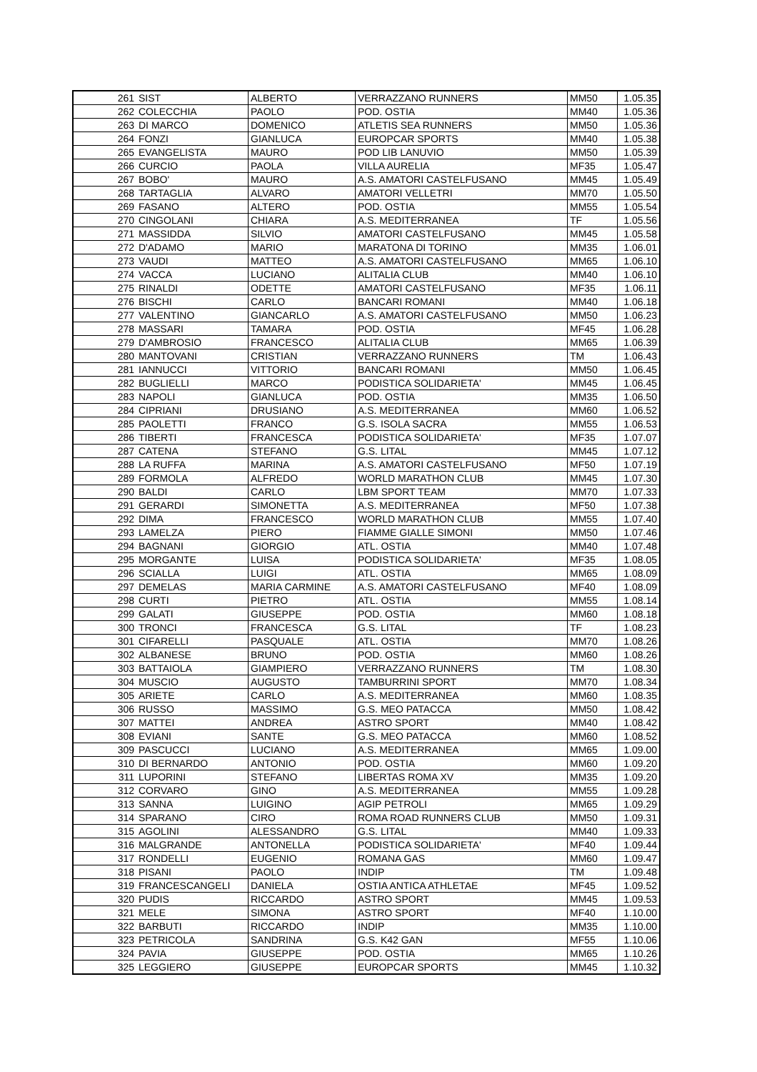| 261 | SIST | ALBERTO | VERRAZZANO RUNNERS | MM50 | 1.05.35 |
| 262 | COLECCHIA | PAOLO | POD. OSTIA | MM40 | 1.05.36 |
| 263 | DI MARCO | DOMENICO | ATLETIS SEA RUNNERS | MM50 | 1.05.36 |
| 264 | FONZI | GIANLUCA | EUROPCAR SPORTS | MM40 | 1.05.38 |
| 265 | EVANGELISTA | MAURO | POD LIB LANUVIO | MM50 | 1.05.39 |
| 266 | CURCIO | PAOLA | VILLA AURELIA | MF35 | 1.05.47 |
| 267 | BOBO' | MAURO | A.S. AMATORI CASTELFUSANO | MM45 | 1.05.49 |
| 268 | TARTAGLIA | ALVARO | AMATORI VELLETRI | MM70 | 1.05.50 |
| 269 | FASANO | ALTERO | POD. OSTIA | MM55 | 1.05.54 |
| 270 | CINGOLANI | CHIARA | A.S. MEDITERRANEA | TF | 1.05.56 |
| 271 | MASSIDDA | SILVIO | AMATORI CASTELFUSANO | MM45 | 1.05.58 |
| 272 | D'ADAMO | MARIO | MARATONA DI TORINO | MM35 | 1.06.01 |
| 273 | VAUDI | MATTEO | A.S. AMATORI CASTELFUSANO | MM65 | 1.06.10 |
| 274 | VACCA | LUCIANO | ALITALIA CLUB | MM40 | 1.06.10 |
| 275 | RINALDI | ODETTE | AMATORI CASTELFUSANO | MF35 | 1.06.11 |
| 276 | BISCHI | CARLO | BANCARI ROMANI | MM40 | 1.06.18 |
| 277 | VALENTINO | GIANCARLO | A.S. AMATORI CASTELFUSANO | MM50 | 1.06.23 |
| 278 | MASSARI | TAMARA | POD. OSTIA | MF45 | 1.06.28 |
| 279 | D'AMBROSIO | FRANCESCO | ALITALIA CLUB | MM65 | 1.06.39 |
| 280 | MANTOVANI | CRISTIAN | VERRAZZANO RUNNERS | TM | 1.06.43 |
| 281 | IANNUCCI | VITTORIO | BANCARI ROMANI | MM50 | 1.06.45 |
| 282 | BUGLIELLI | MARCO | PODISTICA SOLIDARIETA' | MM45 | 1.06.45 |
| 283 | NAPOLI | GIANLUCA | POD. OSTIA | MM35 | 1.06.50 |
| 284 | CIPRIANI | DRUSIANO | A.S. MEDITERRANEA | MM60 | 1.06.52 |
| 285 | PAOLETTI | FRANCO | G.S. ISOLA SACRA | MM55 | 1.06.53 |
| 286 | TIBERTI | FRANCESCA | PODISTICA SOLIDARIETA' | MF35 | 1.07.07 |
| 287 | CATENA | STEFANO | G.S. LITAL | MM45 | 1.07.12 |
| 288 | LA RUFFA | MARINA | A.S. AMATORI CASTELFUSANO | MF50 | 1.07.19 |
| 289 | FORMOLA | ALFREDO | WORLD MARATHON CLUB | MM45 | 1.07.30 |
| 290 | BALDI | CARLO | LBM SPORT TEAM | MM70 | 1.07.33 |
| 291 | GERARDI | SIMONETTA | A.S. MEDITERRANEA | MF50 | 1.07.38 |
| 292 | DIMA | FRANCESCO | WORLD MARATHON CLUB | MM55 | 1.07.40 |
| 293 | LAMELZA | PIERO | FIAMME GIALLE SIMONI | MM50 | 1.07.46 |
| 294 | BAGNANI | GIORGIO | ATL. OSTIA | MM40 | 1.07.48 |
| 295 | MORGANTE | LUISA | PODISTICA SOLIDARIETA' | MF35 | 1.08.05 |
| 296 | SCIALLA | LUIGI | ATL. OSTIA | MM65 | 1.08.09 |
| 297 | DEMELAS | MARIA CARMINE | A.S. AMATORI CASTELFUSANO | MF40 | 1.08.09 |
| 298 | CURTI | PIETRO | ATL. OSTIA | MM55 | 1.08.14 |
| 299 | GALATI | GIUSEPPE | POD. OSTIA | MM60 | 1.08.18 |
| 300 | TRONCI | FRANCESCA | G.S. LITAL | TF | 1.08.23 |
| 301 | CIFARELLI | PASQUALE | ATL. OSTIA | MM70 | 1.08.26 |
| 302 | ALBANESE | BRUNO | POD. OSTIA | MM60 | 1.08.26 |
| 303 | BATTAIOLA | GIAMPIERO | VERRAZZANO RUNNERS | TM | 1.08.30 |
| 304 | MUSCIO | AUGUSTO | TAMBURRINI SPORT | MM70 | 1.08.34 |
| 305 | ARIETE | CARLO | A.S. MEDITERRANEA | MM60 | 1.08.35 |
| 306 | RUSSO | MASSIMO | G.S. MEO PATACCA | MM50 | 1.08.42 |
| 307 | MATTEI | ANDREA | ASTRO SPORT | MM40 | 1.08.42 |
| 308 | EVIANI | SANTE | G.S. MEO PATACCA | MM60 | 1.08.52 |
| 309 | PASCUCCI | LUCIANO | A.S. MEDITERRANEA | MM65 | 1.09.00 |
| 310 | DI BERNARDO | ANTONIO | POD. OSTIA | MM60 | 1.09.20 |
| 311 | LUPORINI | STEFANO | LIBERTAS ROMA XV | MM35 | 1.09.20 |
| 312 | CORVARO | GINO | A.S. MEDITERRANEA | MM55 | 1.09.28 |
| 313 | SANNA | LUIGINO | AGIP PETROLI | MM65 | 1.09.29 |
| 314 | SPARANO | CIRO | ROMA ROAD RUNNERS CLUB | MM50 | 1.09.31 |
| 315 | AGOLINI | ALESSANDRO | G.S. LITAL | MM40 | 1.09.33 |
| 316 | MALGRANDE | ANTONELLA | PODISTICA SOLIDARIETA' | MF40 | 1.09.44 |
| 317 | RONDELLI | EUGENIO | ROMANA GAS | MM60 | 1.09.47 |
| 318 | PISANI | PAOLO | INDIP | TM | 1.09.48 |
| 319 | FRANCESCANGELI | DANIELA | OSTIA ANTICA ATHLETAE | MF45 | 1.09.52 |
| 320 | PUDIS | RICCARDO | ASTRO SPORT | MM45 | 1.09.53 |
| 321 | MELE | SIMONA | ASTRO SPORT | MF40 | 1.10.00 |
| 322 | BARBUTI | RICCARDO | INDIP | MM35 | 1.10.00 |
| 323 | PETRICOLA | SANDRINA | G.S. K42 GAN | MF55 | 1.10.06 |
| 324 | PAVIA | GIUSEPPE | POD. OSTIA | MM65 | 1.10.26 |
| 325 | LEGGIERO | GIUSEPPE | EUROPCAR SPORTS | MM45 | 1.10.32 |